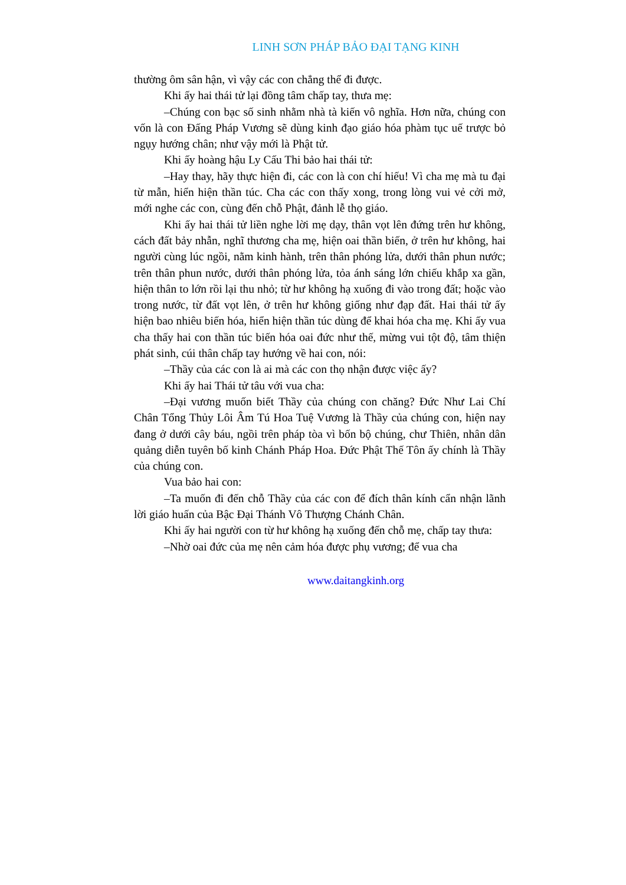LINH SƠN PHÁP BẢO ĐẠI TẠNG KINH
thường ôm sân hận, vì vậy các con chẳng thể đi được.
Khi ấy hai thái tử lại đồng tâm chấp tay, thưa mẹ:
–Chúng con bạc số sinh nhằm nhà tà kiến vô nghĩa. Hơn nữa, chúng con vốn là con Đấng Pháp Vương sẽ dùng kinh đạo giáo hóa phàm tục uế trược bỏ ngụy hướng chân; như vậy mới là Phật tử.
Khi ấy hoàng hậu Ly Cấu Thi bảo hai thái tử:
–Hay thay, hãy thực hiện đi, các con là con chí hiếu! Vì cha mẹ mà tu đại từ mẫn, hiển hiện thần túc. Cha các con thấy xong, trong lòng vui vẻ cởi mở, mới nghe các con, cùng đến chỗ Phật, đảnh lễ thọ giáo.
Khi ấy hai thái tử liền nghe lời mẹ dạy, thân vọt lên đứng trên hư không, cách đất bảy nhẫn, nghĩ thương cha mẹ, hiện oai thần biến, ở trên hư không, hai người cùng lúc ngồi, nằm kinh hành, trên thân phóng lửa, dưới thân phun nước; trên thân phun nước, dưới thân phóng lửa, tỏa ánh sáng lớn chiếu khắp xa gần, hiện thân to lớn rồi lại thu nhỏ; từ hư không hạ xuống đi vào trong đất; hoặc vào trong nước, từ đất vọt lên, ở trên hư không giống như đạp đất. Hai thái tử ấy hiện bao nhiêu biến hóa, hiển hiện thần túc dùng để khai hóa cha mẹ. Khi ấy vua cha thấy hai con thần túc biến hóa oai đức như thế, mừng vui tột độ, tâm thiện phát sinh, cúi thân chấp tay hướng về hai con, nói:
–Thầy của các con là ai mà các con thọ nhận được việc ấy?
Khi ấy hai Thái tử tâu với vua cha:
–Đại vương muốn biết Thầy của chúng con chăng? Đức Như Lai Chí Chân Tổng Thủy Lôi Âm Tú Hoa Tuệ Vương là Thầy của chúng con, hiện nay đang ở dưới cây báu, ngồi trên pháp tòa vì bốn bộ chúng, chư Thiên, nhân dân quảng diễn tuyên bố kinh Chánh Pháp Hoa. Đức Phật Thế Tôn ấy chính là Thầy của chúng con.
Vua bảo hai con:
–Ta muốn đi đến chỗ Thầy của các con để đích thân kính cẩn nhận lãnh lời giáo huấn của Bậc Đại Thánh Vô Thượng Chánh Chân.
Khi ấy hai người con từ hư không hạ xuống đến chỗ mẹ, chấp tay thưa:
–Nhờ oai đức của mẹ nên cảm hóa được phụ vương; để vua cha
www.daitangkinh.org